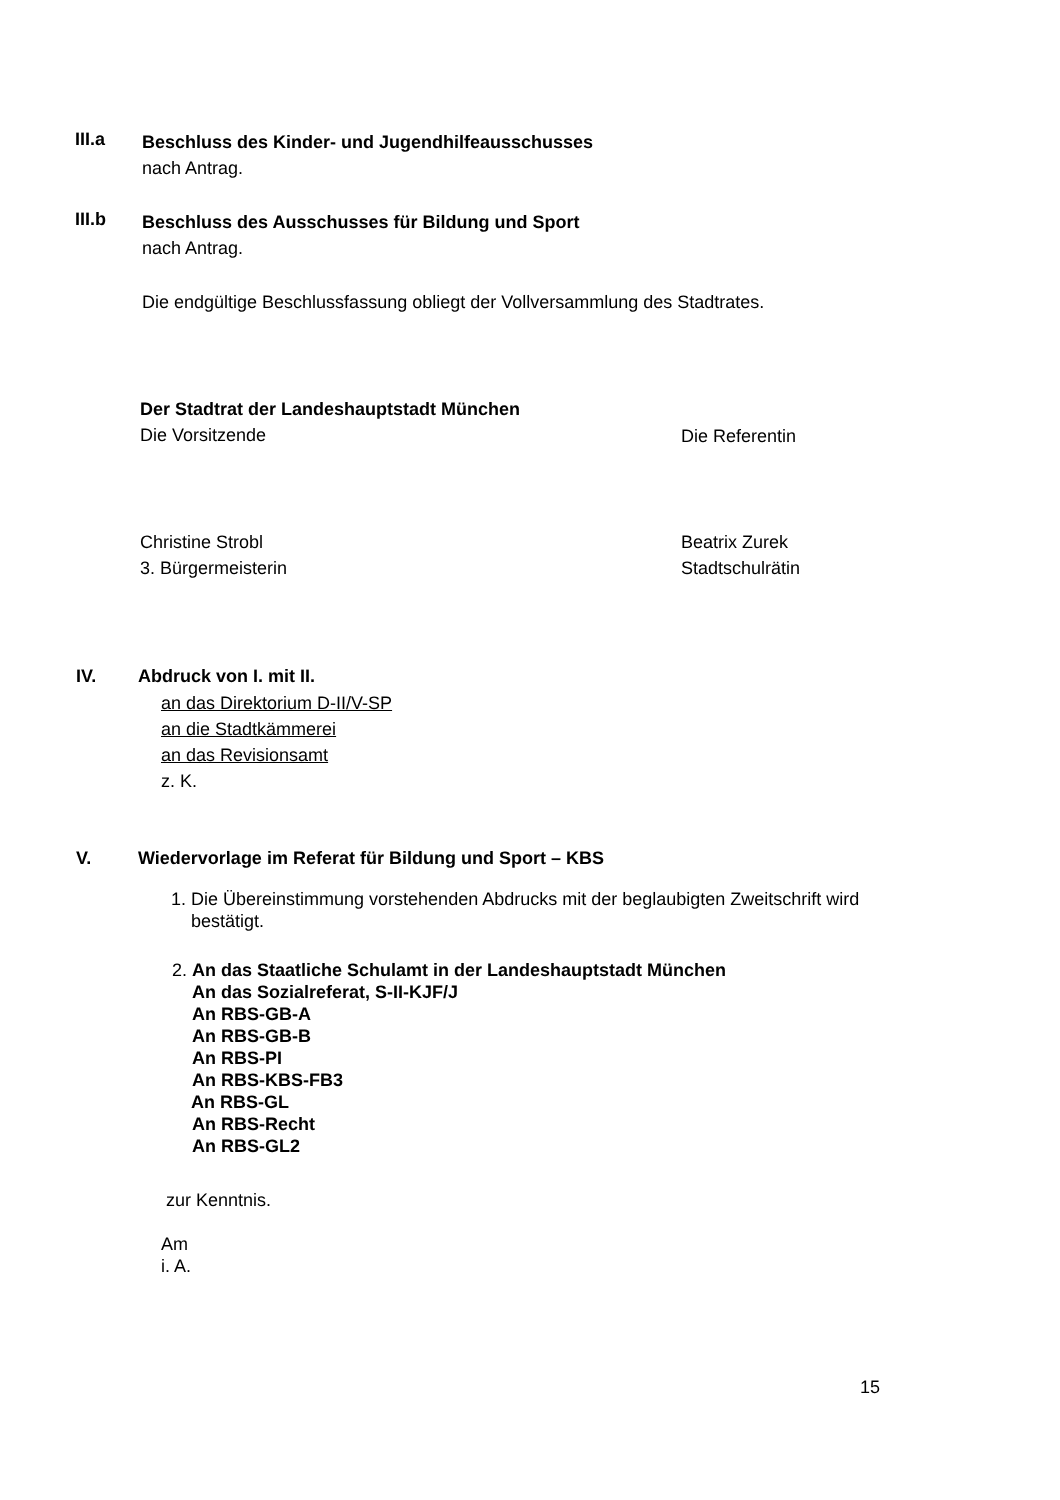III.a
Beschluss des Kinder- und Jugendhilfeausschusses
nach Antrag.
III.b
Beschluss des Ausschusses für Bildung und Sport
nach Antrag.
Die endgültige Beschlussfassung obliegt der Vollversammlung des Stadtrates.
Der Stadtrat der Landeshauptstadt München
Die Vorsitzende
Die Referentin
Christine Strobl
3. Bürgermeisterin
Beatrix Zurek
Stadtschulrätin
IV. Abdruck von I. mit II.
an das Direktorium D-II/V-SP
an die Stadtkämmerei
an das Revisionsamt
z. K.
V.
Wiedervorlage im Referat für Bildung und Sport – KBS
1. Die Übereinstimmung vorstehenden Abdrucks mit der beglaubigten Zweitschrift wird
bestätigt.
2. An das Staatliche Schulamt in der Landeshauptstadt München
An das Sozialreferat, S-II-KJF/J
An RBS-GB-A
An RBS-GB-B
An RBS-PI
An RBS-KBS-FB3
An RBS-GL
An RBS-Recht
An RBS-GL2
zur Kenntnis.
Am
i. A.
15